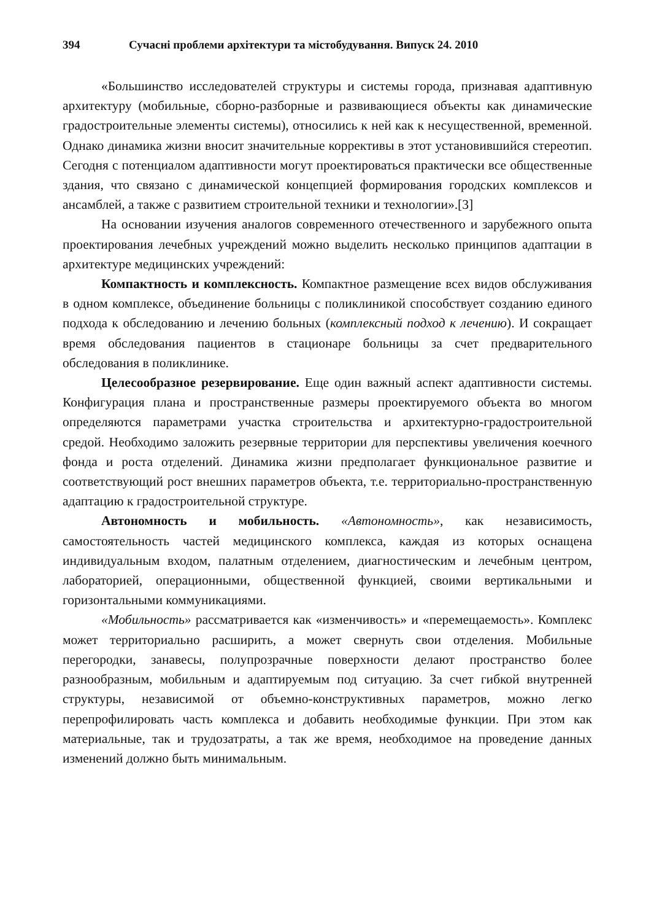394 Сучасні проблеми архітектури та містобудування. Випуск 24. 2010
«Большинство исследователей структуры и системы города, признавая адаптивную архитектуру (мобильные, сборно-разборные и развивающиеся объекты как динамические градостроительные элементы системы), относились к ней как к несущественной, временной. Однако динамика жизни вносит значительные коррективы в этот установившийся стереотип. Сегодня с потенциалом адаптивности могут проектироваться практически все общественные здания, что связано с динамической концепцией формирования городских комплексов и ансамблей, а также с развитием строительной техники и технологии».[3]
На основании изучения аналогов современного отечественного и зарубежного опыта проектирования лечебных учреждений можно выделить несколько принципов адаптации в архитектуре медицинских учреждений:
Компактность и комплексность. Компактное размещение всех видов обслуживания в одном комплексе, объединение больницы с поликлиникой способствует созданию единого подхода к обследованию и лечению больных (комплексный подход к лечению). И сокращает время обследования пациентов в стационаре больницы за счет предварительного обследования в поликлинике.
Целесообразное резервирование. Еще один важный аспект адаптивности системы. Конфигурация плана и пространственные размеры проектируемого объекта во многом определяются параметрами участка строительства и архитектурно-градостроительной средой. Необходимо заложить резервные территории для перспективы увеличения коечного фонда и роста отделений. Динамика жизни предполагает функциональное развитие и соответствующий рост внешних параметров объекта, т.е. территориально-пространственную адаптацию к градостроительной структуре.
Автономность и мобильность. «Автономность», как независимость, самостоятельность частей медицинского комплекса, каждая из которых оснащена индивидуальным входом, палатным отделением, диагностическим и лечебным центром, лабораторией, операционными, общественной функцией, своими вертикальными и горизонтальными коммуникациями.
«Мобильность» рассматривается как «изменчивость» и «перемещаемость». Комплекс может территориально расширить, а может свернуть свои отделения. Мобильные перегородки, занавесы, полупрозрачные поверхности делают пространство более разнообразным, мобильным и адаптируемым под ситуацию. За счет гибкой внутренней структуры, независимой от объемно-конструктивных параметров, можно легко перепрофилировать часть комплекса и добавить необходимые функции. При этом как материальные, так и трудозатраты, а так же время, необходимое на проведение данных изменений должно быть минимальным.